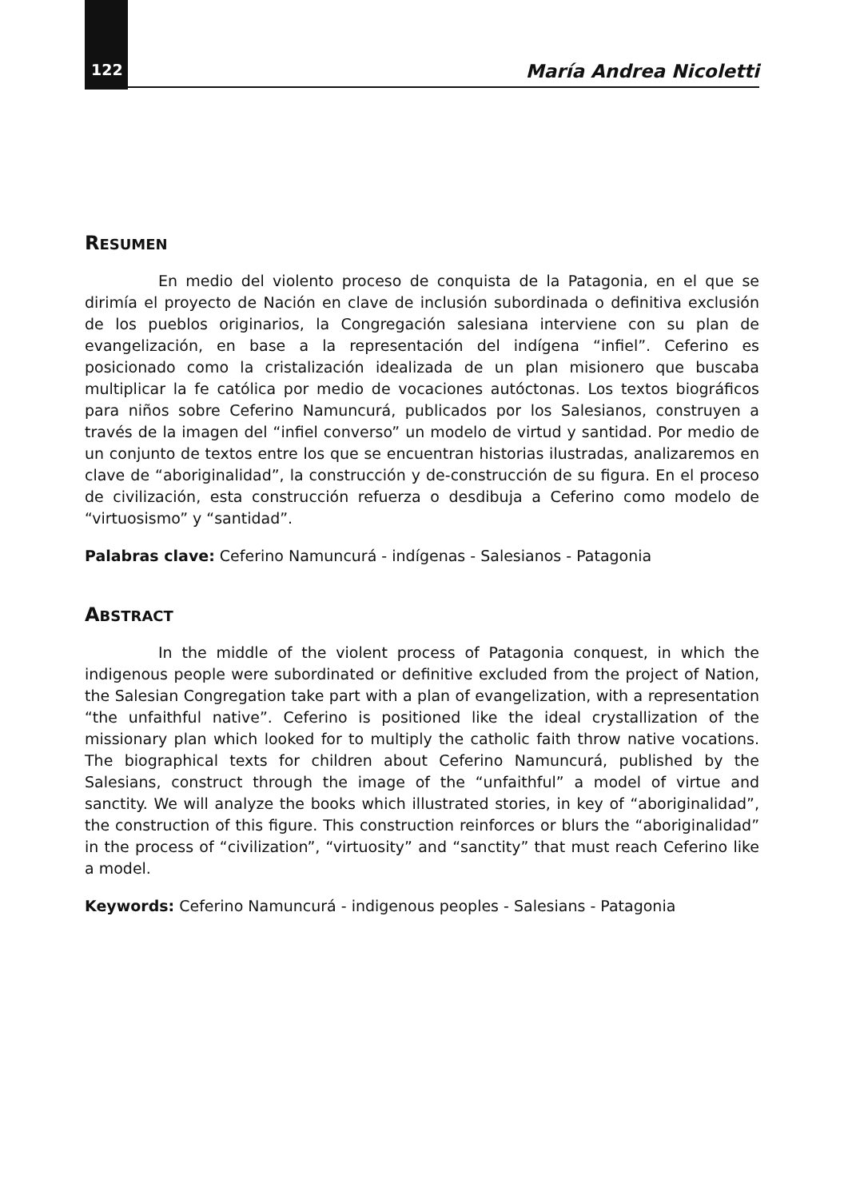122 María Andrea Nicoletti
RESUMEN
En medio del violento proceso de conquista de la Patagonia, en el que se dirimía el proyecto de Nación en clave de inclusión subordinada o definitiva exclusión de los pueblos originarios, la Congregación salesiana interviene con su plan de evangelización, en base a la representación del indígena “infiel”. Ceferino es posicionado como la cristalización idealizada de un plan misionero que buscaba multiplicar la fe católica por medio de vocaciones autóctonas. Los textos biográficos para niños sobre Ceferino Namuncurá, publicados por los Salesianos, construyen a través de la imagen del “infiel converso” un modelo de virtud y santidad. Por medio de un conjunto de textos entre los que se encuentran historias ilustradas, analizaremos en clave de “aboriginalidad”, la construcción y de-construcción de su figura. En el proceso de civilización, esta construcción refuerza o desdibuja a Ceferino como modelo de “virtuosismo” y “santidad”.
Palabras clave: Ceferino Namuncurá - indígenas - Salesianos - Patagonia
ABSTRACT
In the middle of the violent process of Patagonia conquest, in which the indigenous people were subordinated or definitive excluded from the project of Nation, the Salesian Congregation take part with a plan of evangelization, with a representation “the unfaithful native”. Ceferino is positioned like the ideal crystallization of the missionary plan which looked for to multiply the catholic faith throw native vocations. The biographical texts for children about Ceferino Namuncurá, published by the Salesians, construct through the image of the “unfaithful” a model of virtue and sanctity. We will analyze the books which illustrated stories, in key of “aboriginalidad”, the construction of this figure. This construction reinforces or blurs the “aboriginalidad” in the process of “civilization”, “virtuosity” and “sanctity” that must reach Ceferino like a model.
Keywords: Ceferino Namuncurá - indigenous peoples - Salesians - Patagonia